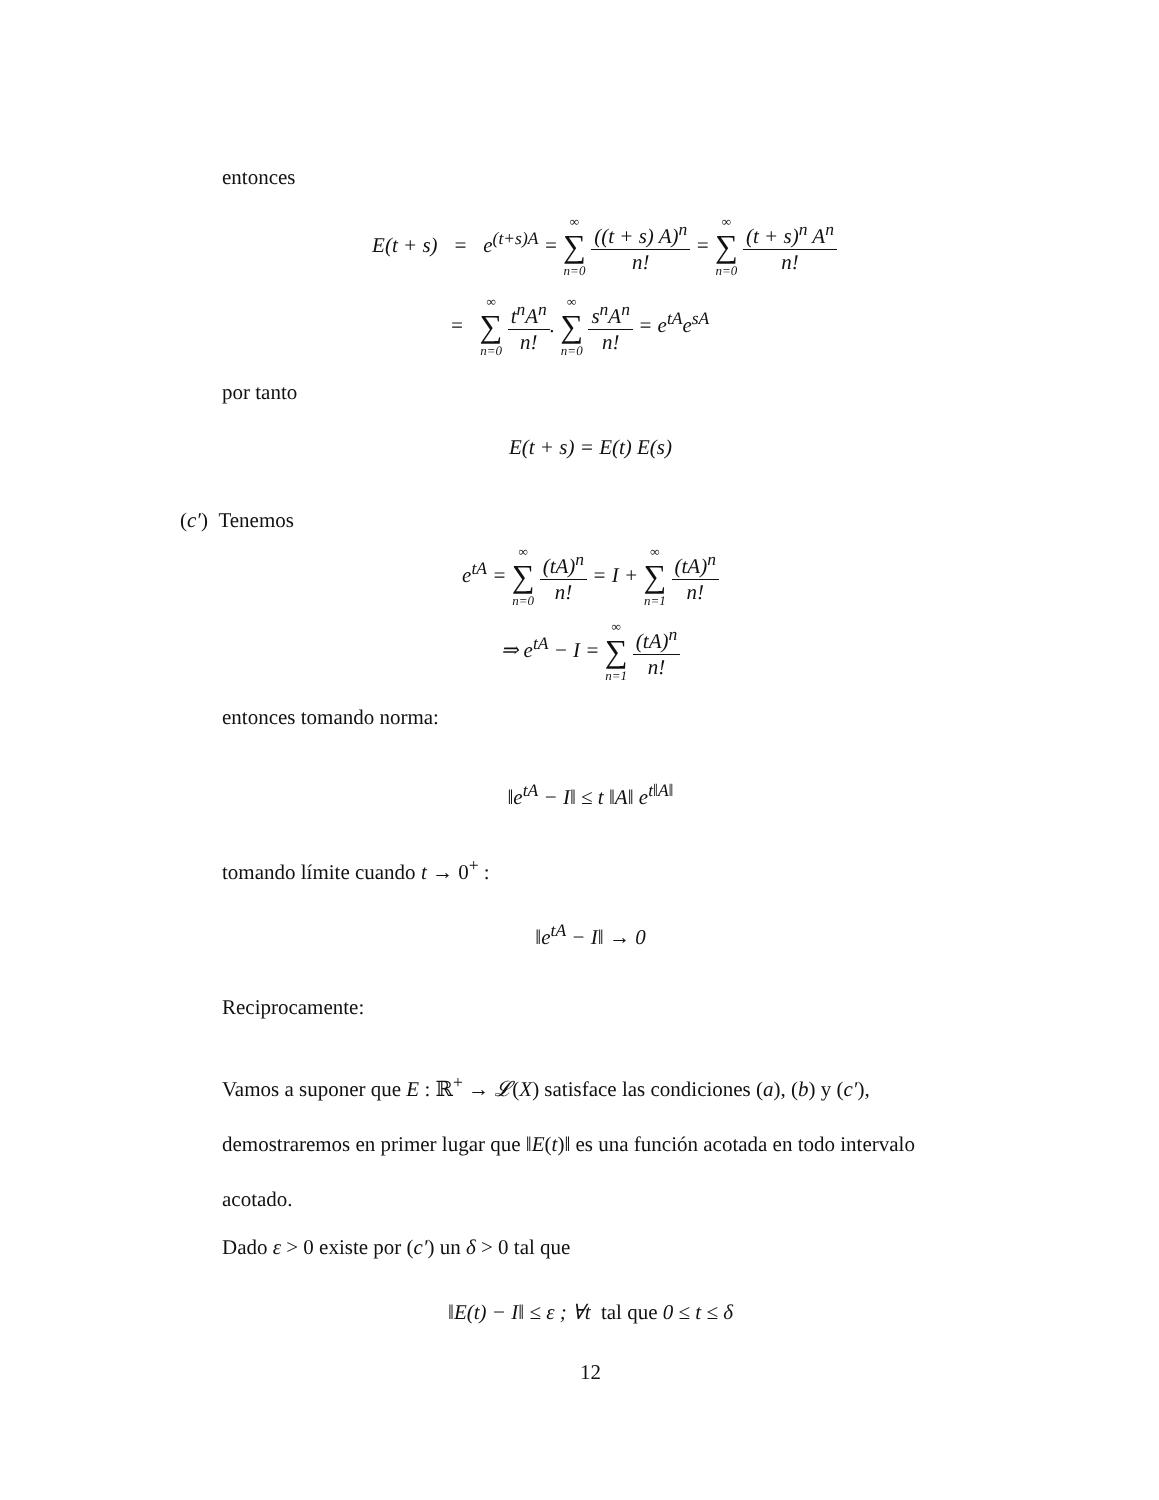entonces
E(t + s) = e<sup>(t+s)A</sup> = ∞ ∑ n=0
((t + s) A)<sup>n</sup>
n!
= ∞ ∑ n=0
(t + s)<sup>n</sup> A<sup>n</sup>
n!
= ∞ ∑ n=0
t<sup>n</sup>A<sup>n</sup>
n!
. ∞ ∑ n=0
s<sup>n</sup>A<sup>n</sup>
n!
= e<sup>tA</sup>e<sup>sA</sup>
por tanto
E(t + s) = E(t) E(s)
(c′) Tenemos
e<sup>tA</sup> = ∞ ∑ n=0
(tA)<sup>n</sup>
n!
= I + ∞ ∑ n=1
(tA)<sup>n</sup>
n!
⇒ e<sup>tA</sup> − I = ∞ ∑ n=1
(tA)<sup>n</sup>
n!
entonces tomando norma:
‖e<sup>tA</sup> − I‖ ≤ t ‖A‖ e<sup>t‖A‖</sup>
tomando límite cuando t → 0<sup>+</sup> :
‖e<sup>tA</sup> − I‖ → 0
Reciprocamente:
Vamos a suponer que E : ℝ<sup>+</sup> → 𝓛(X) satisface las condiciones (a), (b) y (c′), demostraremos en primer lugar que ‖E(t)‖ es una función acotada en todo intervalo acotado.
Dado ε > 0 existe por (c′) un δ > 0 tal que
‖E(t) − I‖ ≤ ε ; ∀t tal que 0 ≤ t ≤ δ
12